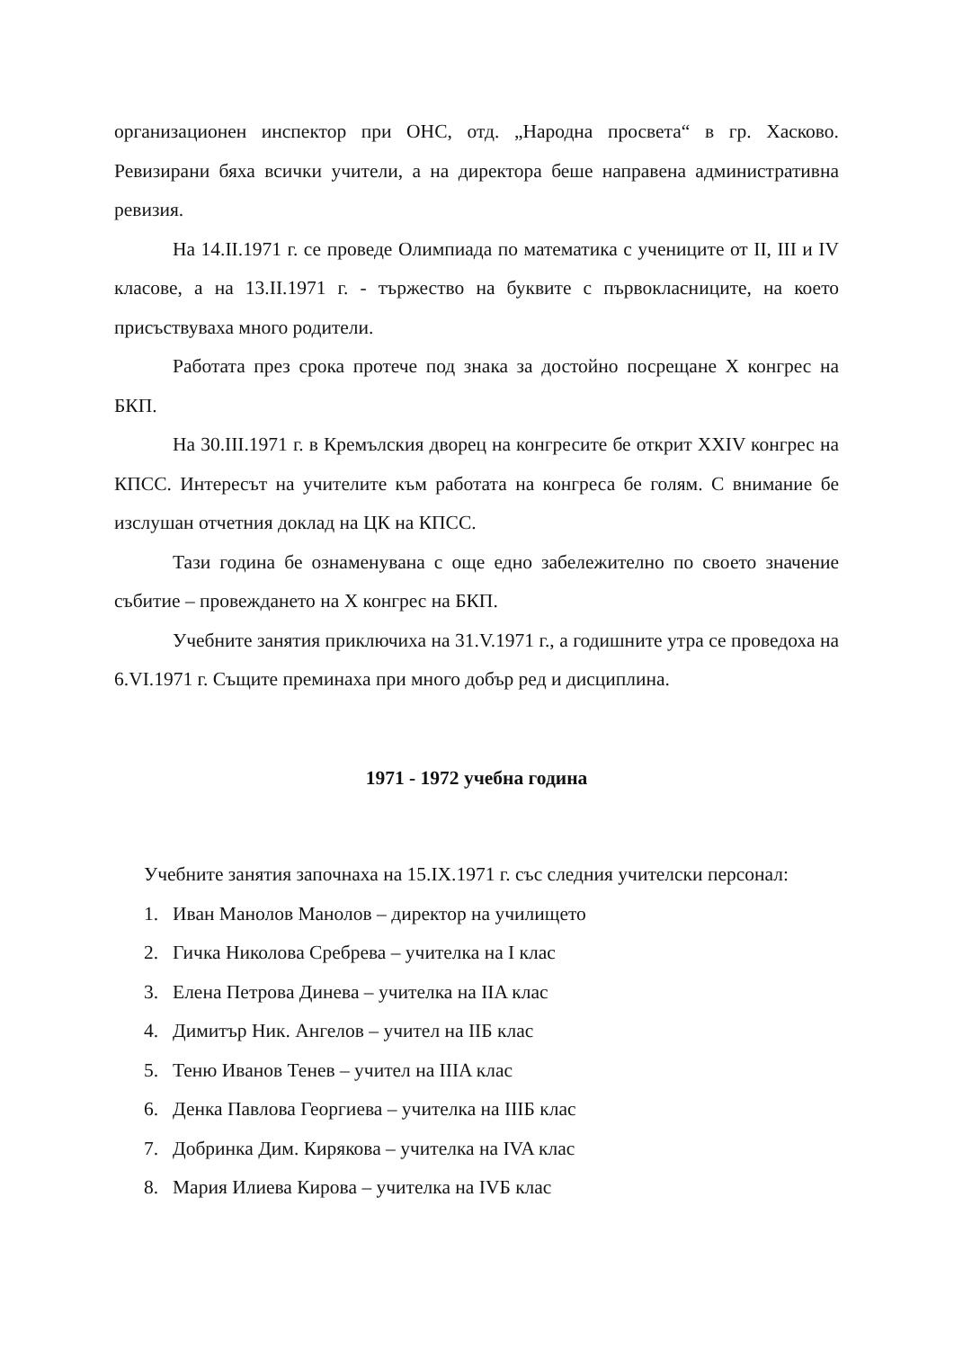организационен инспектор при ОНС, отд. „Народна просвета“ в гр. Хасково. Ревизирани бяха всички учители, а на директора беше направена административна ревизия.
На 14.II.1971 г. се проведе Олимпиада по математика с учениците от II, III и IV класове, а на 13.II.1971 г. - тържество на буквите с първокласниците, на което присъствуваха много родители.
Работата през срока протече под знака за достойно посрещане X конгрес на БКП.
На 30.III.1971 г. в Кремълския дворец на конгресите бе открит XXIV конгрес на КПСС. Интересът на учителите към работата на конгреса бе голям. С внимание бе изслушан отчетния доклад на ЦК на КПСС.
Тази година бе ознаменувана с още едно забележително по своето значение събитие – провеждането на X конгрес на БКП.
Учебните занятия приключиха на 31.V.1971 г., а годишните утра се проведоха на 6.VI.1971 г. Същите преминаха при много добър ред и дисциплина.
1971 - 1972 учебна година
Учебните занятия започнаха на 15.IX.1971 г. със следния учителски персонал:
1. Иван Манолов Манолов – директор на училището
2. Гичка Николова Сребрева – учителка на I клас
3. Елена Петрова Динева – учителка на IIA клас
4. Димитър Ник. Ангелов – учител на IIБ клас
5. Теню Иванов Тенев – учител на IIIA клас
6. Денка Павлова Георгиева – учителка на IIIБ клас
7. Добринка Дим. Кирякова – учителка на IVA клас
8. Мария Илиева Кирова – учителка на IVБ клас